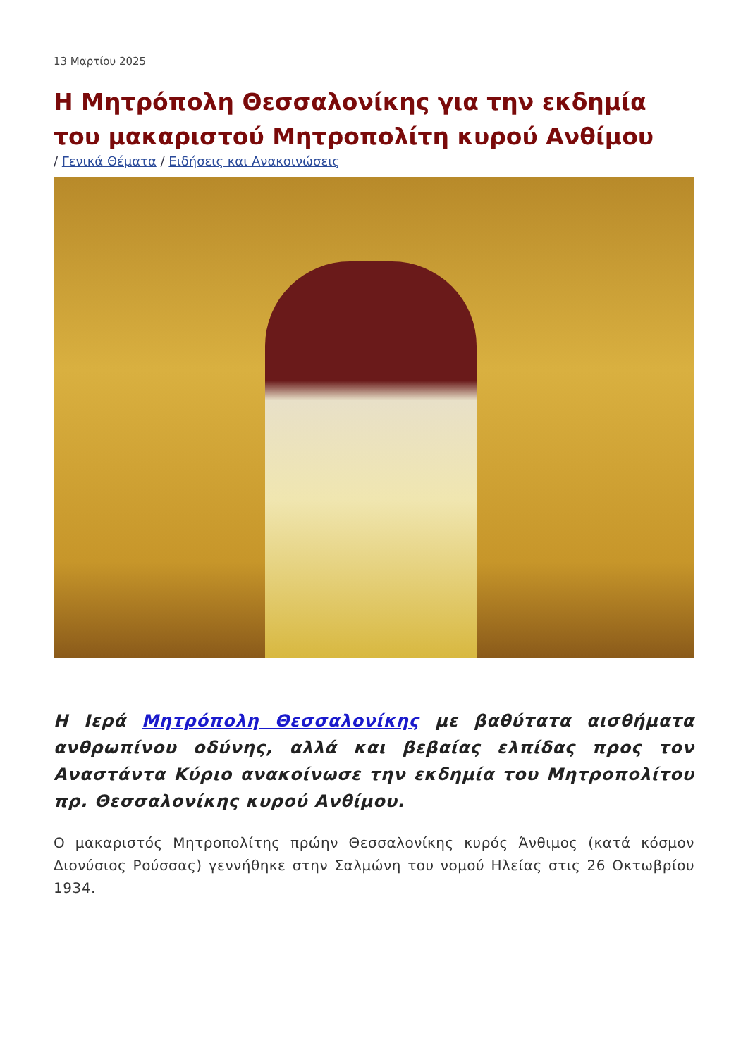13 Μαρτίου 2025
Η Μητρόπολη Θεσσαλονίκης για την εκδημία του μακαριστού Μητροπολίτη κυρού Ανθίμου
/ Γενικά Θέματα / Ειδήσεις και Ανακοινώσεις
Η Ιερά Μητρόπολη Θεσσαλονίκης με βαθύτατα αισθήματα ανθρωπίνου οδύνης, αλλά και βεβαίας ελπίδας προς τον Αναστάντα Κύριο ανακοίνωσε την εκδημία του Μητροπολίτου πρ. Θεσσαλονίκης κυρού Ανθίμου.
Ο μακαριστός Μητροπολίτης πρώην Θεσσαλονίκης κυρός Άνθιμος (κατά κόσμον Διονύσιος Ρούσσας) γεννήθηκε στην Σαλμώνη του νομού Ηλείας στις 26 Οκτωβρίου 1934.